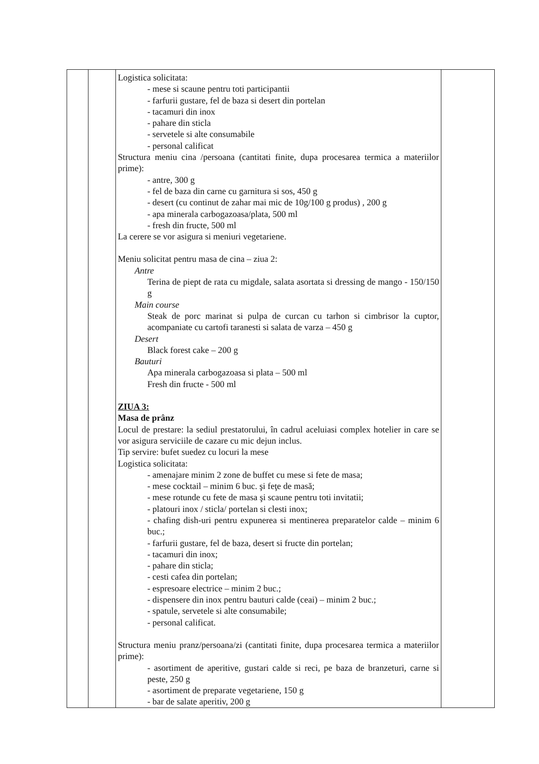| | | Logistica solicitata: - mese si scaune pentru toti participantii - farfurii gustare, fel de baza si desert din portelan - tacamuri din inox - pahare din sticla - servetele si alte consumabile - personal calificat Structura meniu cina /persoana (cantitati finite, dupa procesarea termica a materiilor prime): - antre, 300 g - fel de baza din carne cu garnitura si sos, 450 g - desert (cu continut de zahar mai mic de 10g/100 g produs) , 200 g - apa minerala carbogazoasa/plata, 500 ml - fresh din fructe, 500 ml La cerere se vor asigura si meniuri vegetariene. Meniu solicitat pentru masa de cina – ziua 2: Antre Terina de piept de rata cu migdale, salata asortata si dressing de mango - 150/150 g Main course Steak de porc marinat si pulpa de curcan cu tarhon si cimbrisor la cuptor, acompaniate cu cartofi taranesti si salata de varza – 450 g Desert Black forest cake – 200 g Bauturi Apa minerala carbogazoasa si plata – 500 ml Fresh din fructe - 500 ml ZIUA 3: Masa de prânz Locul de prestare: la sediul prestatorului, în cadrul aceluiasi complex hotelier in care se vor asigura serviciile de cazare cu mic dejun inclus. Tip servire: bufet suedez cu locuri la mese Logistica solicitata: - amenajare minim 2 zone de buffet cu mese si fete de masa; - mese cocktail – minim 6 buc. şi feţe de masă; - mese rotunde cu fete de masa şi scaune pentru toti invitatii; - platouri inox / sticla/ portelan si clesti inox; - chafing dish-uri pentru expunerea si mentinerea preparatelor calde – minim 6 buc.; - farfurii gustare, fel de baza, desert si fructe din portelan; - tacamuri din inox; - pahare din sticla; - cesti cafea din portelan; - espresoare electrice – minim 2 buc.; - dispensere din inox pentru bauturi calde (ceai) – minim 2 buc.; - spatule, servetele si alte consumabile; - personal calificat. Structura meniu pranz/persoana/zi (cantitati finite, dupa procesarea termica a materiilor prime): - asortiment de aperitive, gustari calde si reci, pe baza de branzeturi, carne si peste, 250 g - asortiment de preparate vegetariene, 150 g - bar de salate aperitiv, 200 g | |